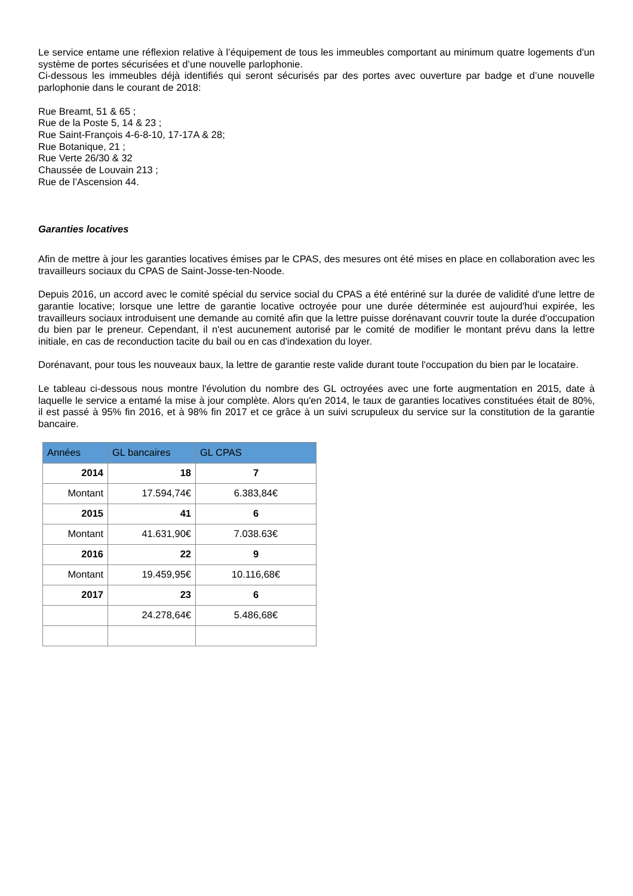Le service entame une réflexion relative à l’équipement de tous les immeubles comportant au minimum quatre logements d'un système de portes sécurisées et d’une nouvelle parlophonie.
Ci-dessous les immeubles déjà identifiés qui seront sécurisés par des portes avec ouverture par badge et d’une nouvelle parlophonie dans le courant de 2018:
Rue Breamt, 51 & 65 ;
Rue de la Poste 5, 14 & 23 ;
Rue Saint-François 4-6-8-10, 17-17A & 28;
Rue Botanique, 21 ;
Rue Verte 26/30 & 32
Chaussée de Louvain 213 ;
Rue de l’Ascension 44.
Garanties locatives
Afin de mettre à jour les garanties locatives émises par le CPAS, des mesures ont été mises en place en collaboration avec les travailleurs sociaux du CPAS de Saint-Josse-ten-Noode.
Depuis 2016, un accord avec le comité spécial du service social du CPAS a été entériné sur la durée de validité d'une lettre de garantie locative; lorsque une lettre de garantie locative octroyée pour une durée déterminée est aujourd'hui expirée, les travailleurs sociaux introduisent une demande au comité afin que la lettre puisse dorénavant couvrir toute la durée d'occupation du bien par le preneur. Cependant, il n'est aucunement autorisé par le comité de modifier le montant prévu dans la lettre initiale, en cas de reconduction tacite du bail ou en cas d'indexation du loyer.
Dorénavant, pour tous les nouveaux baux, la lettre de garantie reste valide durant toute l'occupation du bien par le locataire.
Le tableau ci-dessous nous montre l'évolution du nombre des GL octroyées avec une forte augmentation en 2015, date à laquelle le service a entamé la mise à jour complète. Alors qu'en 2014, le taux de garanties locatives constituées était de 80%, il est passé à 95% fin 2016, et à 98% fin 2017 et ce grâce à un suivi scrupuleux du service sur la constitution de la garantie bancaire.
| Années | GL bancaires | GL CPAS |
| --- | --- | --- |
| 2014 | 18 | 7 |
| Montant | 17.594,74€ | 6.383,84€ |
| 2015 | 41 | 6 |
| Montant | 41.631,90€ | 7.038.63€ |
| 2016 | 22 | 9 |
| Montant | 19.459,95€ | 10.116,68€ |
| 2017 | 23 | 6 |
| | 24.278,64€ | 5.486,68€ |